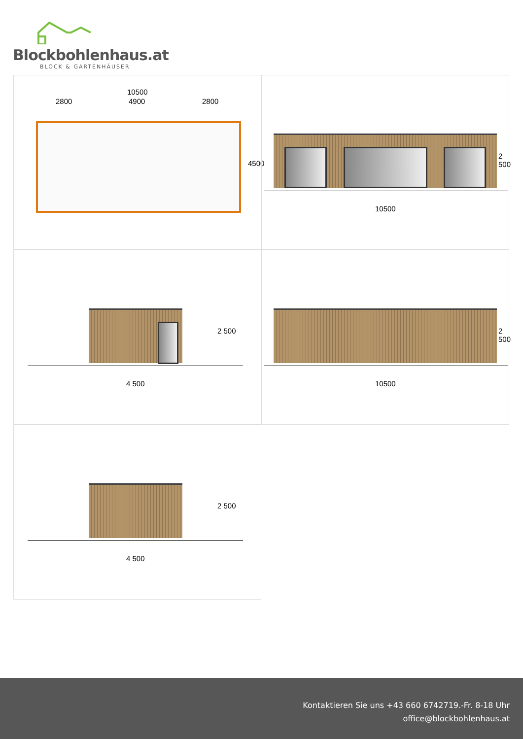Blockbohlenhaus.at
BLOCK & GARTENHÄUSER
10500
2800 4900 2800
4500
2 500
10500
2 500
4 500
2 500
10500
2 500
4 500
Kontaktieren Sie uns +43 660 6742719.-Fr. 8-18 Uhr
office@blockbohlenhaus.at